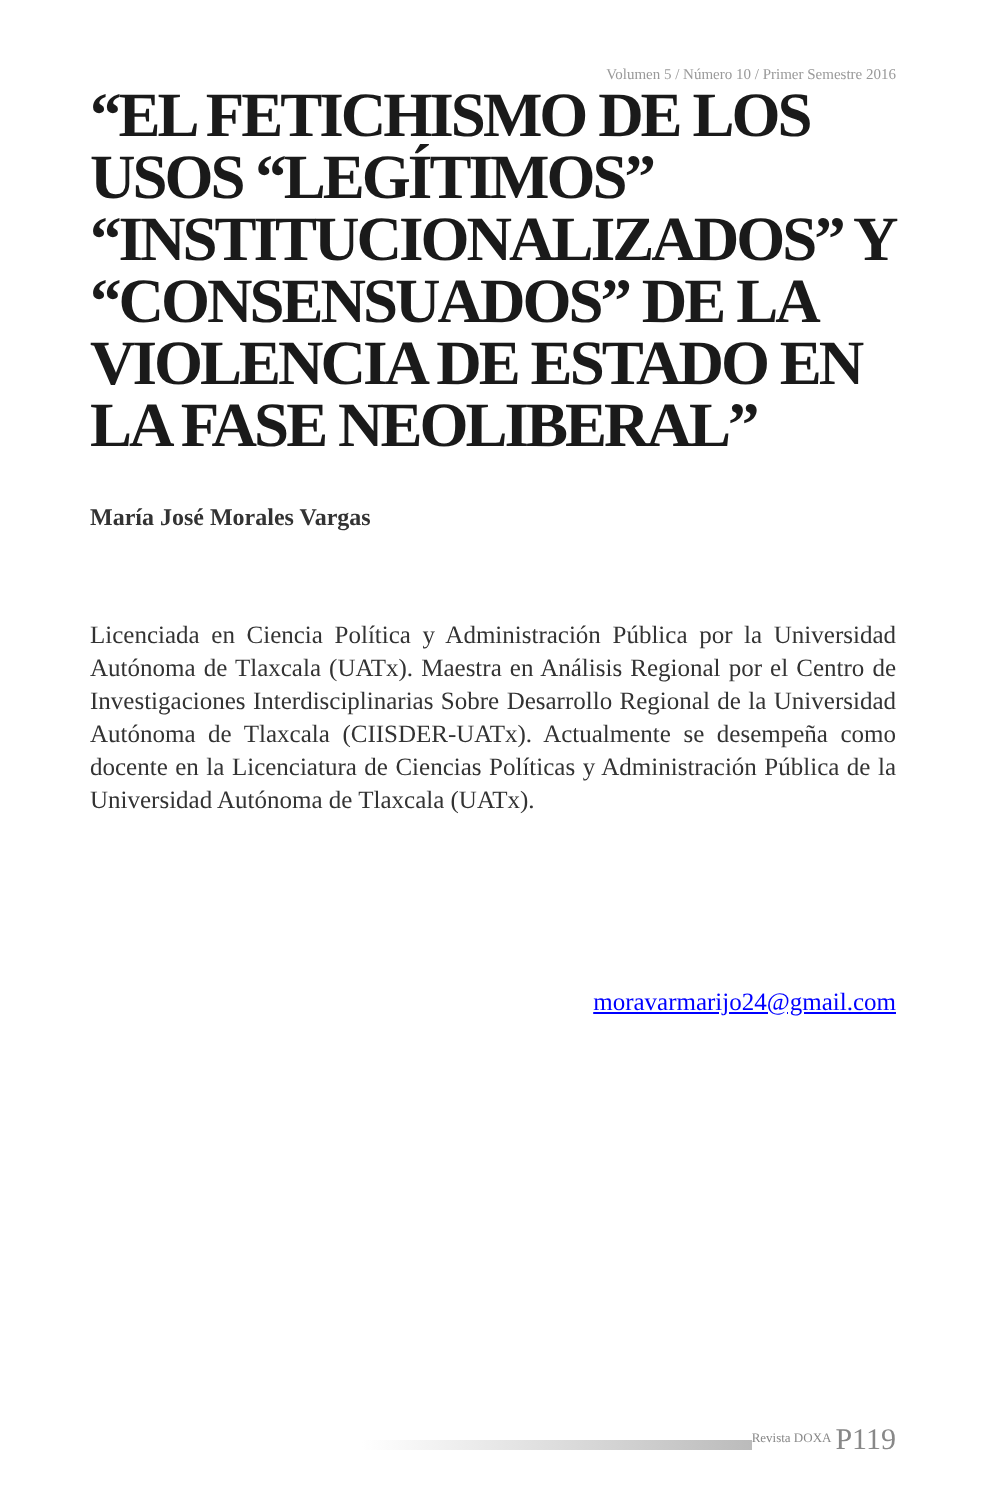Volumen 5 / Número 10 / Primer Semestre 2016
“EL FETICHISMO DE LOS USOS “LEGÍTIMOS” “INSTITUCIONALIZADOS” Y “CONSENSUADOS” DE LA VIOLENCIA DE ESTADO EN LA FASE NEOLIBERAL”
María José Morales Vargas
Licenciada en Ciencia Política y Administración Pública por la Universidad Autónoma de Tlaxcala (UATx). Maestra en Análisis Regional por el Centro de Investigaciones Interdisciplinarias Sobre Desarrollo Regional de la Universidad Autónoma de Tlaxcala (CIISDER-UATx). Actualmente se desempeña como docente en la Licenciatura de Ciencias Políticas y Administración Pública de la Universidad Autónoma de Tlaxcala (UATx).
moravarmarijo24@gmail.com
Revista DOXA P119